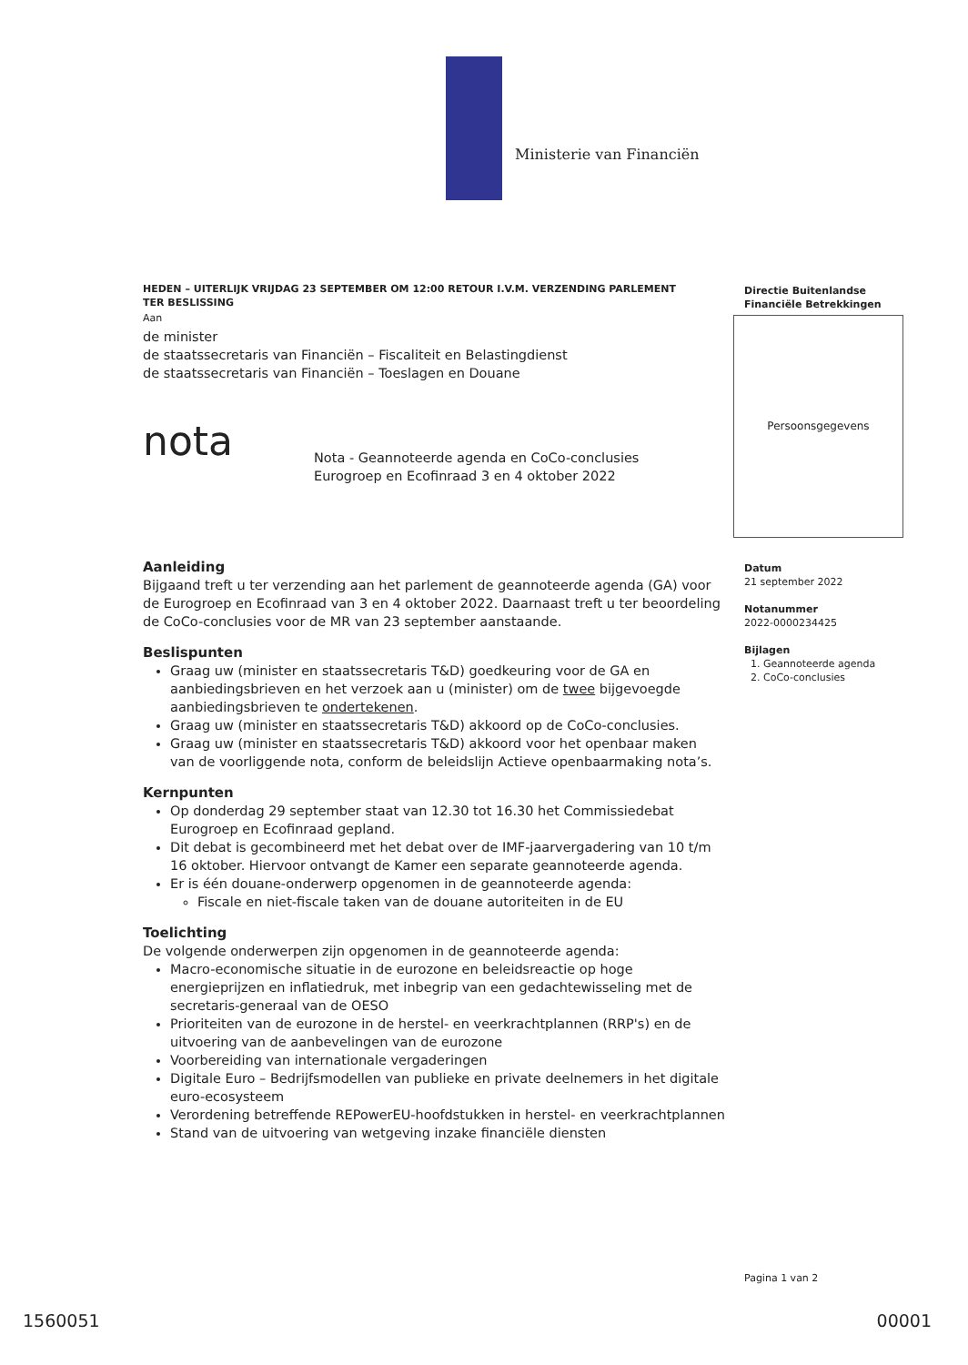Ministerie van Financiën
HEDEN – UITERLIJK VRIJDAG 23 SEPTEMBER OM 12:00 RETOUR I.V.M. VERZENDING PARLEMENT
TER BESLISSING
Aan
de minister
de staatssecretaris van Financiën – Fiscaliteit en Belastingdienst
de staatssecretaris van Financiën – Toeslagen en Douane
nota
Nota - Geannoteerde agenda en CoCo-conclusies
Eurogroep en Ecofinraad 3 en 4 oktober 2022
Aanleiding
Bijgaand treft u ter verzending aan het parlement de geannoteerde agenda (GA) voor de Eurogroep en Ecofinraad van 3 en 4 oktober 2022. Daarnaast treft u ter beoordeling de CoCo-conclusies voor de MR van 23 september aanstaande.
Beslispunten
Graag uw (minister en staatssecretaris T&D) goedkeuring voor de GA en aanbiedingsbrieven en het verzoek aan u (minister) om de twee bijgevoegde aanbiedingsbrieven te ondertekenen.
Graag uw (minister en staatssecretaris T&D) akkoord op de CoCo-conclusies.
Graag uw (minister en staatssecretaris T&D) akkoord voor het openbaar maken van de voorliggende nota, conform de beleidslijn Actieve openbaarmaking nota’s.
Kernpunten
Op donderdag 29 september staat van 12.30 tot 16.30 het Commissiedebat Eurogroep en Ecofinraad gepland.
Dit debat is gecombineerd met het debat over de IMF-jaarvergadering van 10 t/m 16 oktober. Hiervoor ontvangt de Kamer een separate geannoteerde agenda.
Er is één douane-onderwerp opgenomen in de geannoteerde agenda:
Fiscale en niet-fiscale taken van de douane autoriteiten in de EU
Toelichting
De volgende onderwerpen zijn opgenomen in de geannoteerde agenda:
Macro-economische situatie in de eurozone en beleidsreactie op hoge energieprijzen en inflatiedruk, met inbegrip van een gedachtewisseling met de secretaris-generaal van de OESO
Prioriteiten van de eurozone in de herstel- en veerkrachtplannen (RRP's) en de uitvoering van de aanbevelingen van de eurozone
Voorbereiding van internationale vergaderingen
Digitale Euro – Bedrijfsmodellen van publieke en private deelnemers in het digitale euro-ecosysteem
Verordening betreffende REPowerEU-hoofdstukken in herstel- en veerkrachtplannen
Stand van de uitvoering van wetgeving inzake financiële diensten
Directie Buitenlandse
Financiële Betrekkingen
Persoonsgegevens
Datum
21 september 2022
Notanummer
2022-0000234425
Bijlagen
1. Geannoteerde agenda
2. CoCo-conclusies
Pagina 1 van 2
1560051 00001